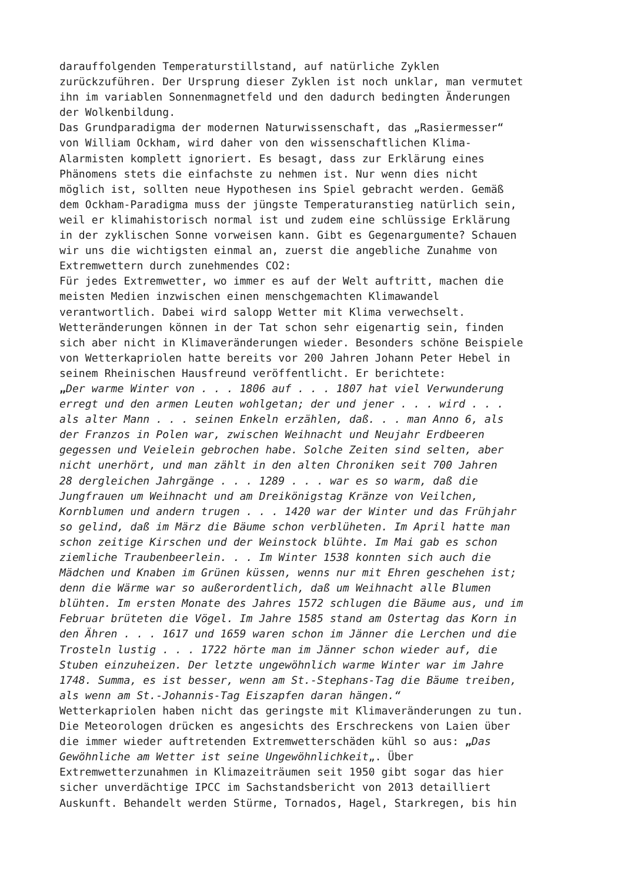darauffolgenden Temperaturstillstand, auf natürliche Zyklen zurückzuführen. Der Ursprung dieser Zyklen ist noch unklar, man vermutet ihn im variablen Sonnenmagnetfeld und den dadurch bedingten Änderungen der Wolkenbildung. Das Grundparadigma der modernen Naturwissenschaft, das „Rasiermesser“ von William Ockham, wird daher von den wissenschaftlichen Klima- Alarmisten komplett ignoriert. Es besagt, dass zur Erklärung eines Phänomens stets die einfachste zu nehmen ist. Nur wenn dies nicht möglich ist, sollten neue Hypothesen ins Spiel gebracht werden. Gemäß dem Ockham-Paradigma muss der jüngste Temperaturanstieg natürlich sein, weil er klimahistorisch normal ist und zudem eine schlüssige Erklärung in der zyklischen Sonne vorweisen kann. Gibt es Gegenargumente? Schauen wir uns die wichtigsten einmal an, zuerst die angebliche Zunahme von Extremwettern durch zunehmendes CO2: Für jedes Extremwetter, wo immer es auf der Welt auftritt, machen die meisten Medien inzwischen einen menschgemachten Klimawandel verantwortlich. Dabei wird salopp Wetter mit Klima verwechselt. Wetteränderungen können in der Tat schon sehr eigenartig sein, finden sich aber nicht in Klimaveränderungen wieder. Besonders schöne Beispiele von Wetterkapriolen hatte bereits vor 200 Jahren Johann Peter Hebel in seinem Rheinischen Hausfreund veröffentlicht. Er berichtete: „Der warme Winter von . . . 1806 auf . . . 1807 hat viel Verwunderung erregt und den armen Leuten wohlgetan; der und jener . . . wird . . . als alter Mann . . . seinen Enkeln erzählen, daß. . . man Anno 6, als der Franzos in Polen war, zwischen Weihnacht und Neujahr Erdbeeren gegessen und Veielein gebrochen habe. Solche Zeiten sind selten, aber nicht unerhört, und man zählt in den alten Chroniken seit 700 Jahren 28 dergleichen Jahrgänge . . . 1289 . . . war es so warm, daß die Jungfrauen um Weihnacht und am Dreikönigstag Kränze von Veilchen, Kornblumen und andern trugen . . . 1420 war der Winter und das Frühjahr so gelind, daß im März die Bäume schon verblüheten. Im April hatte man schon zeitige Kirschen und der Weinstock blühte. Im Mai gab es schon ziemliche Traubenbeerlein. . . Im Winter 1538 konnten sich auch die Mädchen und Knaben im Grünen küssen, wenns nur mit Ehren geschehen ist; denn die Wärme war so außerordentlich, daß um Weihnacht alle Blumen blühten. Im ersten Monate des Jahres 1572 schlugen die Bäume aus, und im Februar brüteten die Vögel. Im Jahre 1585 stand am Ostertag das Korn in den Ähren . . . 1617 und 1659 waren schon im Jänner die Lerchen und die Trosteln lustig . . . 1722 hörte man im Jänner schon wieder auf, die Stuben einzuheizen. Der letzte ungewöhnlich warme Winter war im Jahre 1748. Summa, es ist besser, wenn am St.-Stephans-Tag die Bäume treiben, als wenn am St.-Johannis-Tag Eiszapfen daran hängen.“ Wetterkapriolen haben nicht das geringste mit Klimaveränderungen zu tun. Die Meteorologen drücken es angesichts des Erschreckens von Laien über die immer wieder auftretenden Extremwetterschäden kühl so aus: „Das Gewöhnliche am Wetter ist seine Ungewöhnlichkeit„. Über Extremwetterzunahmen in Klimazeiträumen seit 1950 gibt sogar das hier sicher unverdächtige IPCC im Sachstandsbericht von 2013 detailliert Auskunft. Behandelt werden Stürme, Tornados, Hagel, Starkregen, bis hin